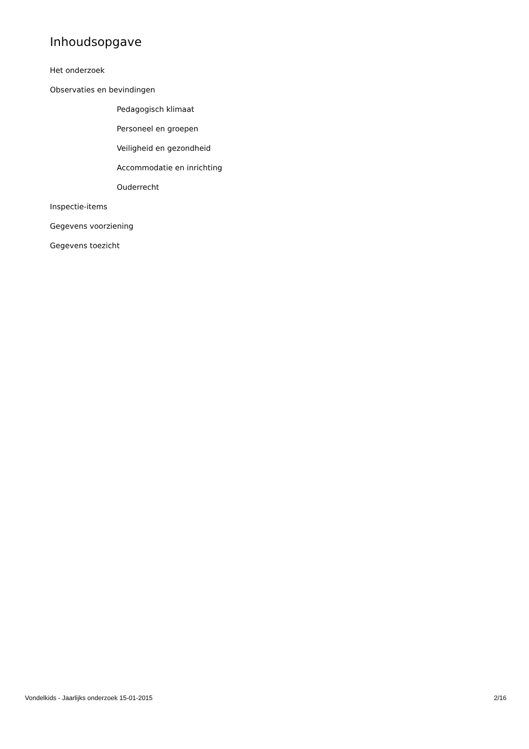Inhoudsopgave
Het onderzoek
Observaties en bevindingen
Pedagogisch klimaat
Personeel en groepen
Veiligheid en gezondheid
Accommodatie en inrichting
Ouderrecht
Inspectie-items
Gegevens voorziening
Gegevens toezicht
Vondelkids - Jaarlijks onderzoek 15-01-2015 2/16